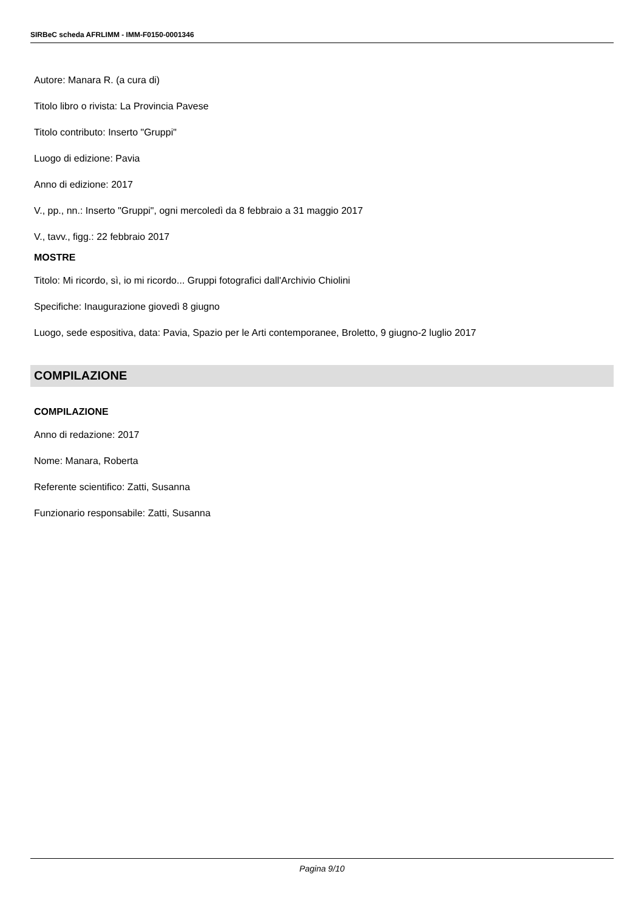SIRBeC scheda AFRLIMM - IMM-F0150-0001346
Autore: Manara R. (a cura di)
Titolo libro o rivista: La Provincia Pavese
Titolo contributo: Inserto "Gruppi"
Luogo di edizione: Pavia
Anno di edizione: 2017
V., pp., nn.: Inserto "Gruppi", ogni mercoledì da 8 febbraio a 31 maggio 2017
V., tavv., figg.: 22 febbraio 2017
MOSTRE
Titolo: Mi ricordo, sì, io mi ricordo... Gruppi fotografici dall'Archivio Chiolini
Specifiche: Inaugurazione giovedì 8 giugno
Luogo, sede espositiva, data: Pavia, Spazio per le Arti contemporanee, Broletto, 9 giugno-2 luglio 2017
COMPILAZIONE
COMPILAZIONE
Anno di redazione: 2017
Nome: Manara, Roberta
Referente scientifico: Zatti, Susanna
Funzionario responsabile: Zatti, Susanna
Pagina 9/10